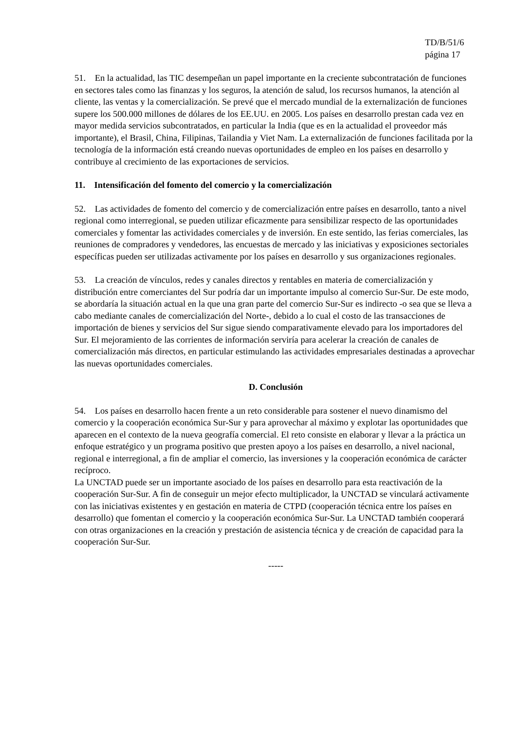TD/B/51/6
página 17
51. En la actualidad, las TIC desempeñan un papel importante en la creciente subcontratación de funciones en sectores tales como las finanzas y los seguros, la atención de salud, los recursos humanos, la atención al cliente, las ventas y la comercialización. Se prevé que el mercado mundial de la externalización de funciones supere los 500.000 millones de dólares de los EE.UU. en 2005. Los países en desarrollo prestan cada vez en mayor medida servicios subcontratados, en particular la India (que es en la actualidad el proveedor más importante), el Brasil, China, Filipinas, Tailandia y Viet Nam. La externalización de funciones facilitada por la tecnología de la información está creando nuevas oportunidades de empleo en los países en desarrollo y contribuye al crecimiento de las exportaciones de servicios.
11. Intensificación del fomento del comercio y la comercialización
52. Las actividades de fomento del comercio y de comercialización entre países en desarrollo, tanto a nivel regional como interregional, se pueden utilizar eficazmente para sensibilizar respecto de las oportunidades comerciales y fomentar las actividades comerciales y de inversión. En este sentido, las ferias comerciales, las reuniones de compradores y vendedores, las encuestas de mercado y las iniciativas y exposiciones sectoriales específicas pueden ser utilizadas activamente por los países en desarrollo y sus organizaciones regionales.
53. La creación de vínculos, redes y canales directos y rentables en materia de comercialización y distribución entre comerciantes del Sur podría dar un importante impulso al comercio Sur-Sur. De este modo, se abordaría la situación actual en la que una gran parte del comercio Sur-Sur es indirecto -o sea que se lleva a cabo mediante canales de comercialización del Norte-, debido a lo cual el costo de las transacciones de importación de bienes y servicios del Sur sigue siendo comparativamente elevado para los importadores del Sur. El mejoramiento de las corrientes de información serviría para acelerar la creación de canales de comercialización más directos, en particular estimulando las actividades empresariales destinadas a aprovechar las nuevas oportunidades comerciales.
D. Conclusión
54. Los países en desarrollo hacen frente a un reto considerable para sostener el nuevo dinamismo del comercio y la cooperación económica Sur-Sur y para aprovechar al máximo y explotar las oportunidades que aparecen en el contexto de la nueva geografía comercial. El reto consiste en elaborar y llevar a la práctica un enfoque estratégico y un programa positivo que presten apoyo a los países en desarrollo, a nivel nacional, regional e interregional, a fin de ampliar el comercio, las inversiones y la cooperación económica de carácter recíproco.
La UNCTAD puede ser un importante asociado de los países en desarrollo para esta reactivación de la cooperación Sur-Sur. A fin de conseguir un mejor efecto multiplicador, la UNCTAD se vinculará activamente con las iniciativas existentes y en gestación en materia de CTPD (cooperación técnica entre los países en desarrollo) que fomentan el comercio y la cooperación económica Sur-Sur. La UNCTAD también cooperará con otras organizaciones en la creación y prestación de asistencia técnica y de creación de capacidad para la cooperación Sur-Sur.
-----